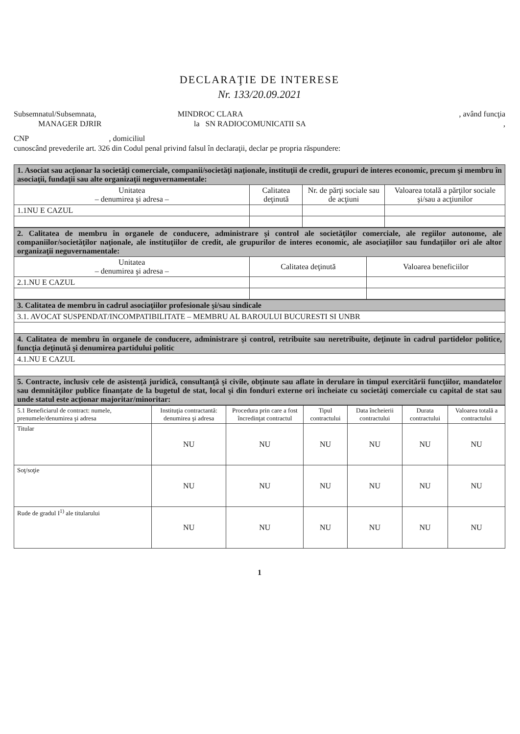DECLARAŢIE DE INTERESE
Nr. 133/20.09.2021
Subsemnatul/Subsemnata, MINDROC CLARA, având funcţia
MANAGER DJRIR la SN RADIOCOMUNICATII SA,
CNP , domiciliul
cunoscând prevederile art. 326 din Codul penal privind falsul în declaraţii, declar pe propria răspundere:
| 1. Asociat sau acţionar la societăţi comerciale, companii/societăţi naţionale, instituţii de credit, grupuri de interes economic, precum şi membru în asociaţii, fundaţii sau alte organizaţii neguvernamentale: | | | |
| Unitatea – denumirea şi adresa – | Calitatea deţinută | Nr. de părţi sociale sau de acţiuni | Valoarea totală a părţilor sociale şi/sau a acţiunilor |
| 1.1NU E CAZUL | | | |
| 2. Calitatea de membru în organele de conducere, administrare şi control ale societăţilor comerciale, ale regiilor autonome, ale companiilor/societăţilor naţionale, ale instituţiilor de credit, ale grupurilor de interes economic, ale asociaţiilor sau fundaţiilor ori ale altor organizaţii neguvernamentale: | | |
| Unitatea – denumirea şi adresa – | Calitatea deţinută | Valoarea beneficiilor |
| 2.1.NU E CAZUL | | |
| 3. Calitatea de membru în cadrul asociaţiilor profesionale şi/sau sindicale |
| 3.1. AVOCAT SUSPENDAT/INCOMPATIBILITATE – MEMBRU AL BAROULUI BUCURESTI SI UNBR |
| 4. Calitatea de membru în organele de conducere, administrare şi control, retribuite sau neretribuite, deţinute în cadrul partidelor politice, funcţia deţinută şi denumirea partidului politic |
| 4.1.NU E CAZUL |
| 5. Contracte, inclusiv cele de asistenţă juridică, consultanţă şi civile, obţinute sau aflate în derulare în timpul exercitării funcţiilor, mandatelor sau demnităţilor publice finanţate de la bugetul de stat, local şi din fonduri externe ori încheiate cu societăţi comerciale cu capital de stat sau unde statul este acţionar majoritar/minoritar: |
| 5.1 Beneficiarul de contract: numele, prenumele/denumirea şi adresa | Instituţia contractantă: denumirea şi adresa | Procedura prin care a fost încredinţat contractul | Tipul contractului | Data încheierii contractului | Durata contractului | Valoarea totală a contractului |
| --- | --- | --- | --- | --- | --- | --- |
| Titular | NU | NU | NU | NU | NU | NU |
| Soţ/soţie | NU | NU | NU | NU | NU | NU |
| Rude de gradul I<sup>1)</sup> ale titularului | NU | NU | NU | NU | NU | NU |
1